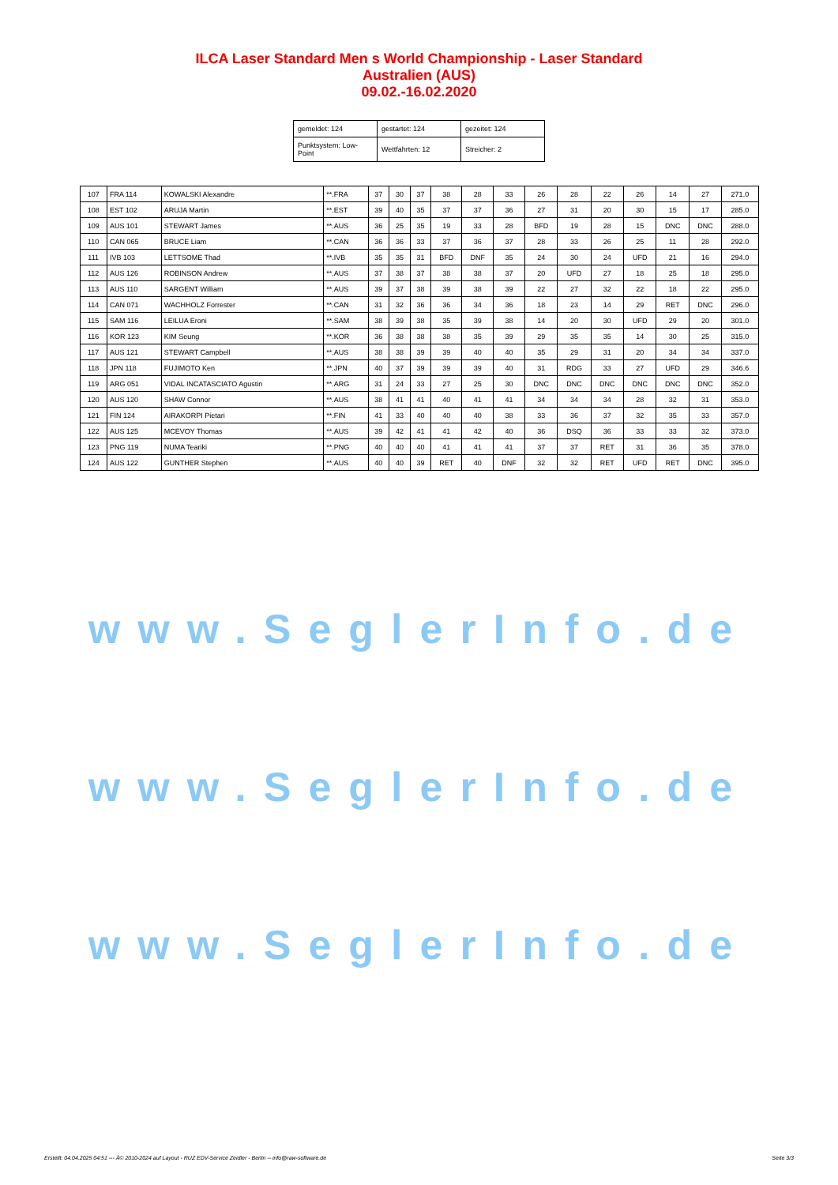ILCA Laser Standard Men s World Championship - Laser Standard
Australien (AUS)
09.02.-16.02.2020
| gemeldet: 124 | gestartet: 124 | gezeitet: 124 |
| Punktsystem: Low-Point | Wettfahrten: 12 | Streicher: 2 |
| 107 | FRA 114 | KOWALSKI Alexandre | **.FRA | 37 | 30 | 37 | 38 | 28 | 33 | 26 | 28 | 22 | 26 | 14 | 27 | 271.0 |
| 108 | EST 102 | ARUJA Martin | **.EST | 39 | 40 | 35 | 37 | 37 | 36 | 27 | 31 | 20 | 30 | 15 | 17 | 285.0 |
| 109 | AUS 101 | STEWART James | **.AUS | 36 | 25 | 35 | 19 | 33 | 28 | BFD | 19 | 28 | 15 | DNC | DNC | 288.0 |
| 110 | CAN 065 | BRUCE Liam | **.CAN | 36 | 36 | 33 | 37 | 36 | 37 | 28 | 33 | 26 | 25 | 11 | 28 | 292.0 |
| 111 | IVB 103 | LETTSOME Thad | **.IVB | 35 | 35 | 31 | BFD | DNF | 35 | 24 | 30 | 24 | UFD | 21 | 16 | 294.0 |
| 112 | AUS 126 | ROBINSON Andrew | **.AUS | 37 | 38 | 37 | 38 | 38 | 37 | 20 | UFD | 27 | 18 | 25 | 18 | 295.0 |
| 113 | AUS 110 | SARGENT William | **.AUS | 39 | 37 | 38 | 39 | 38 | 39 | 22 | 27 | 32 | 22 | 18 | 22 | 295.0 |
| 114 | CAN 071 | WACHHOLZ Forrester | **.CAN | 31 | 32 | 36 | 36 | 34 | 36 | 18 | 23 | 14 | 29 | RET | DNC | 296.0 |
| 115 | SAM 116 | LEILUA Eroni | **.SAM | 38 | 39 | 38 | 35 | 39 | 38 | 14 | 20 | 30 | UFD | 29 | 20 | 301.0 |
| 116 | KOR 123 | KIM Seung | **.KOR | 36 | 38 | 38 | 38 | 35 | 39 | 29 | 35 | 35 | 14 | 30 | 25 | 315.0 |
| 117 | AUS 121 | STEWART Campbell | **.AUS | 38 | 38 | 39 | 39 | 40 | 40 | 35 | 29 | 31 | 20 | 34 | 34 | 337.0 |
| 118 | JPN 118 | FUJIMOTO Ken | **.JPN | 40 | 37 | 39 | 39 | 39 | 40 | 31 | RDG | 33 | 27 | UFD | 29 | 346.6 |
| 119 | ARG 051 | VIDAL INCATASCIATO Agustin | **.ARG | 31 | 24 | 33 | 27 | 25 | 30 | DNC | DNC | DNC | DNC | DNC | DNC | 352.0 |
| 120 | AUS 120 | SHAW Connor | **.AUS | 38 | 41 | 41 | 40 | 41 | 41 | 34 | 34 | 34 | 28 | 32 | 31 | 353.0 |
| 121 | FIN 124 | AIRAKORPI Pietari | **.FIN | 41 | 33 | 40 | 40 | 40 | 38 | 33 | 36 | 37 | 32 | 35 | 33 | 357.0 |
| 122 | AUS 125 | MCEVOY Thomas | **.AUS | 39 | 42 | 41 | 41 | 42 | 40 | 36 | DSQ | 36 | 33 | 33 | 32 | 373.0 |
| 123 | PNG 119 | NUMA Teariki | **.PNG | 40 | 40 | 40 | 41 | 41 | 41 | 37 | 37 | RET | 31 | 36 | 35 | 378.0 |
| 124 | AUS 122 | GUNTHER Stephen | **.AUS | 40 | 40 | 39 | RET | 40 | DNF | 32 | 32 | RET | UFD | RET | DNC | 395.0 |
www.SeglerInfo.de
www.SeglerInfo.de
www.SeglerInfo.de
Erstellt: 04.04.2025 04:51 --- Â© 2010-2024 auf Layout - RUZ EDV-Service Zeidler - Berlin -- info@raw-software.de Seite 3/3